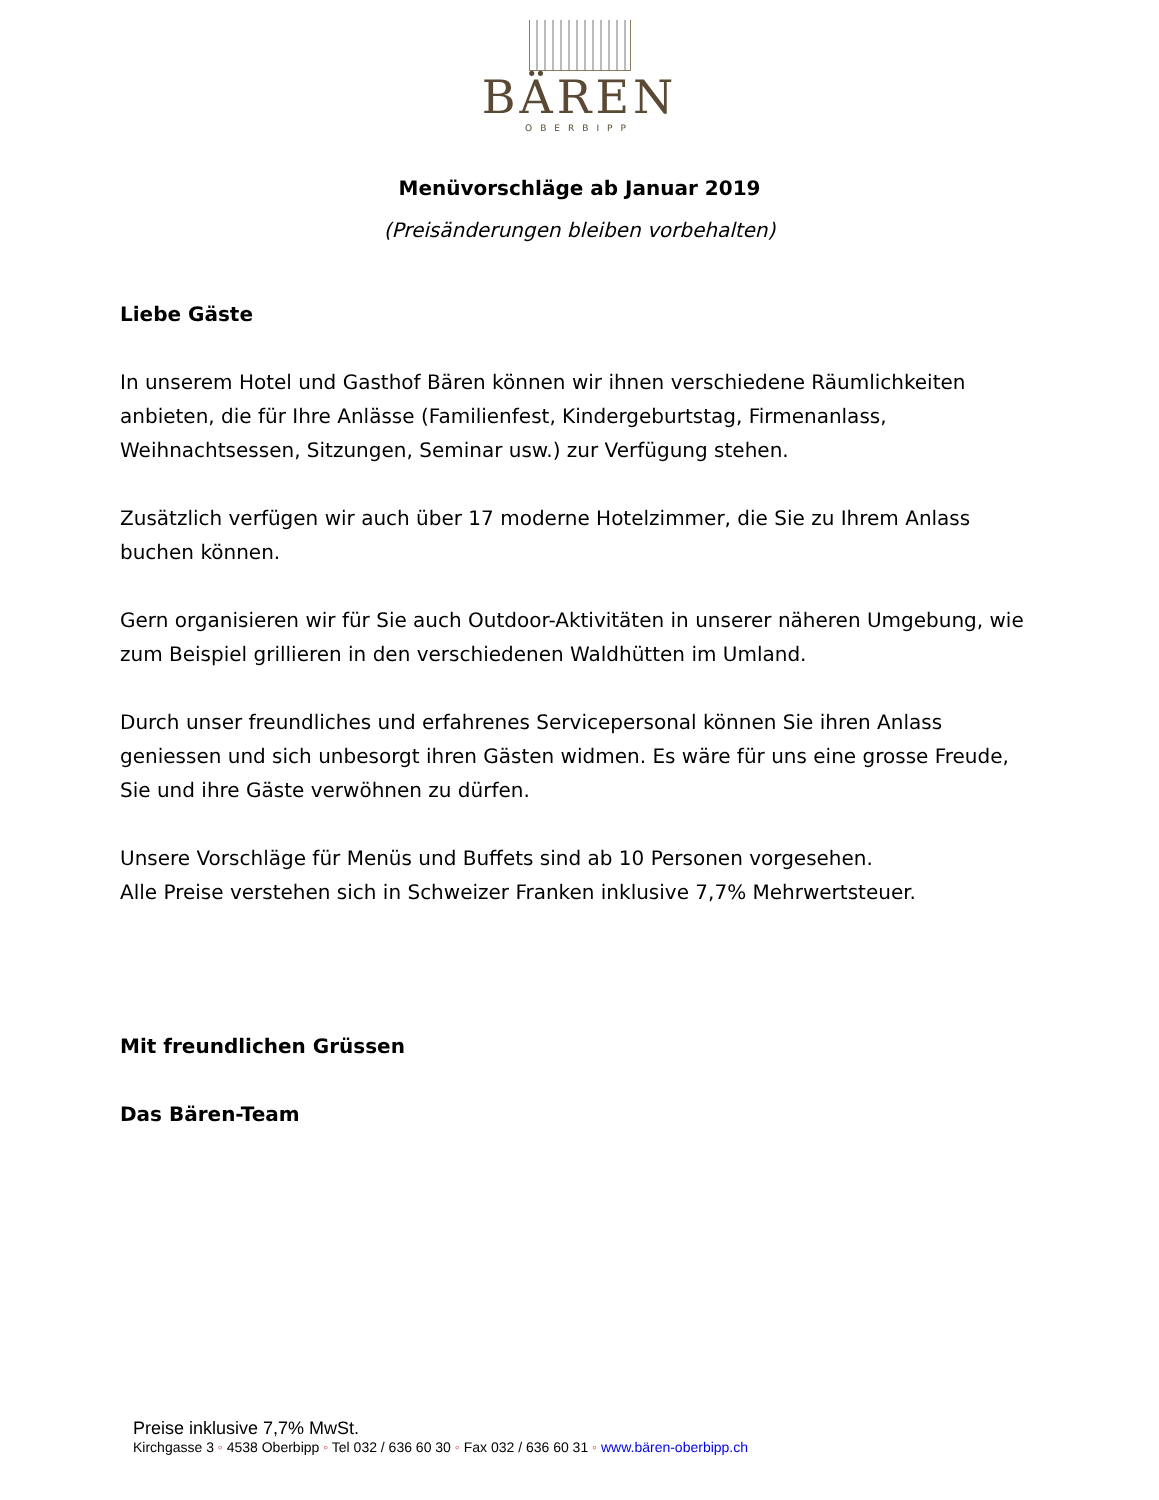BÄREN
OBERBIPP
Menüvorschläge ab Januar 2019
(Preisänderungen bleiben vorbehalten)
Liebe Gäste
In unserem Hotel und Gasthof Bären können wir ihnen verschiedene Räumlichkeiten anbieten, die für Ihre Anlässe (Familienfest, Kindergeburtstag, Firmenanlass, Weihnachtsessen, Sitzungen, Seminar usw.) zur Verfügung stehen.
Zusätzlich verfügen wir auch über 17 moderne Hotelzimmer, die Sie zu Ihrem Anlass buchen können.
Gern organisieren wir für Sie auch Outdoor-Aktivitäten in unserer näheren Umgebung, wie zum Beispiel grillieren in den verschiedenen Waldhütten im Umland.
Durch unser freundliches und erfahrenes Servicepersonal können Sie ihren Anlass geniessen und sich unbesorgt ihren Gästen widmen. Es wäre für uns eine grosse Freude, Sie und ihre Gäste verwöhnen zu dürfen.
Unsere Vorschläge für Menüs und Buffets sind ab 10 Personen vorgesehen.
Alle Preise verstehen sich in Schweizer Franken inklusive 7,7% Mehrwertsteuer.
Mit freundlichen Grüssen
Das Bären-Team
Preise inklusive 7,7% MwSt.
Kirchgasse 3 ◦ 4538 Oberbipp ◦ Tel 032 / 636 60 30 ◦ Fax 032 / 636 60 31 ◦ www.bären-oberbipp.ch